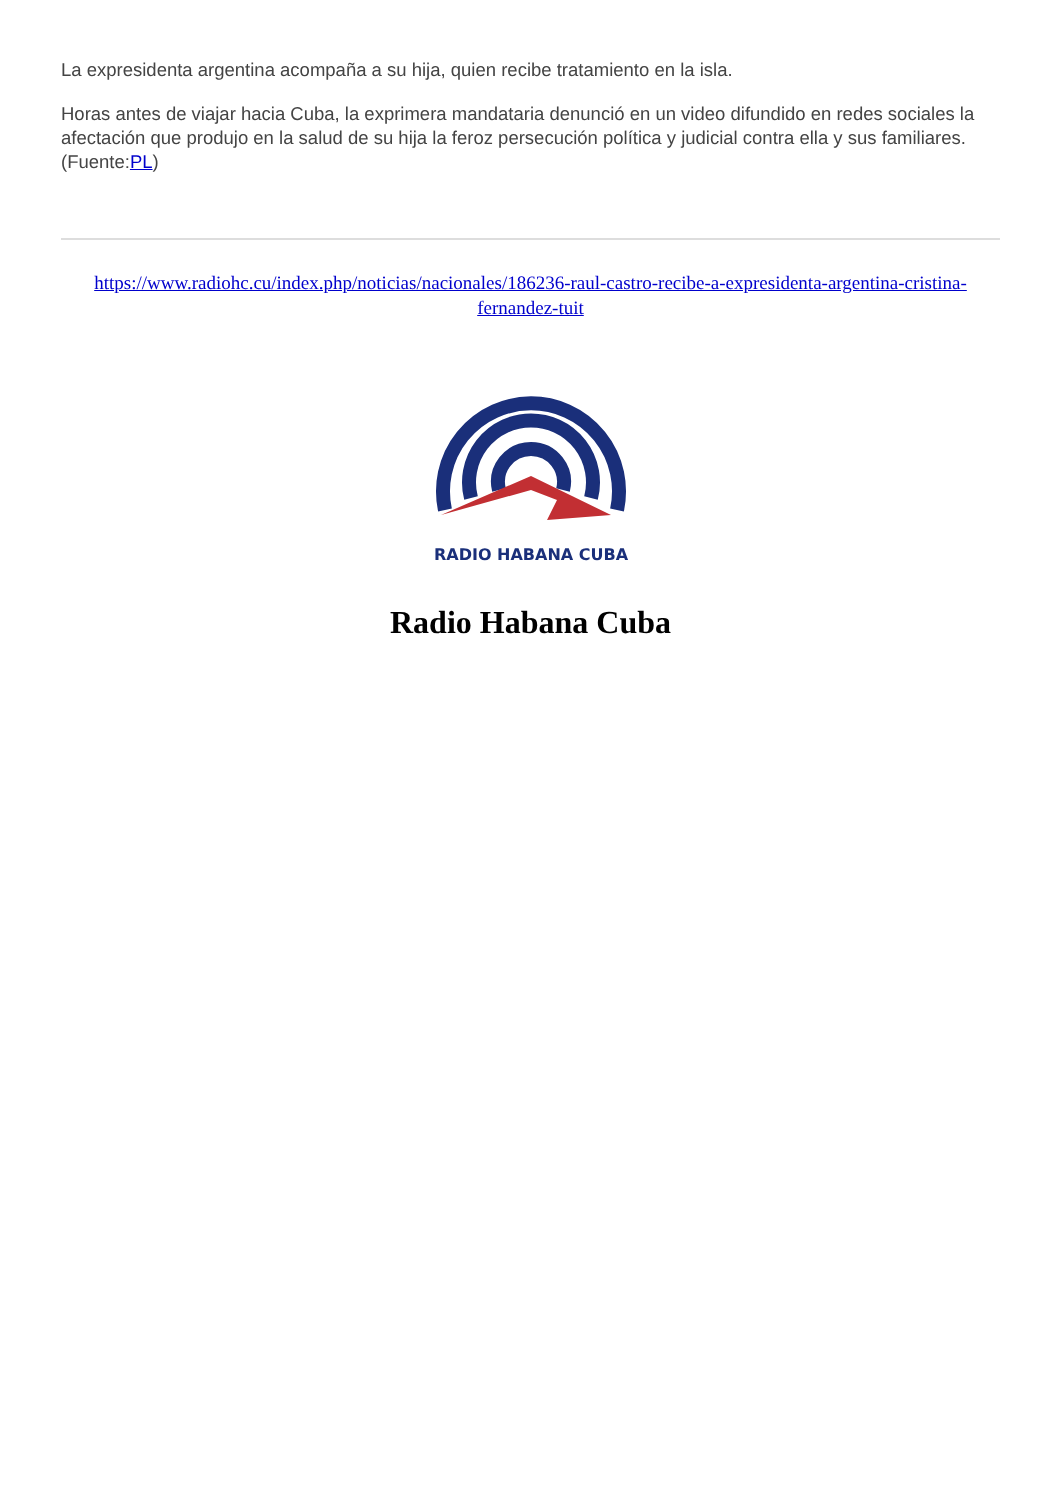La expresidenta argentina acompaña a su hija, quien recibe tratamiento en la isla.
Horas antes de viajar hacia Cuba, la exprimera mandataria denunció en un video difundido en redes sociales la afectación que produjo en la salud de su hija la feroz persecución política y judicial contra ella y sus familiares.(Fuente:PL)
https://www.radiohc.cu/index.php/noticias/nacionales/186236-raul-castro-recibe-a-expresidenta-argentina-cristina-fernandez-tuit
RADIO HABANA CUBA
Radio Habana Cuba